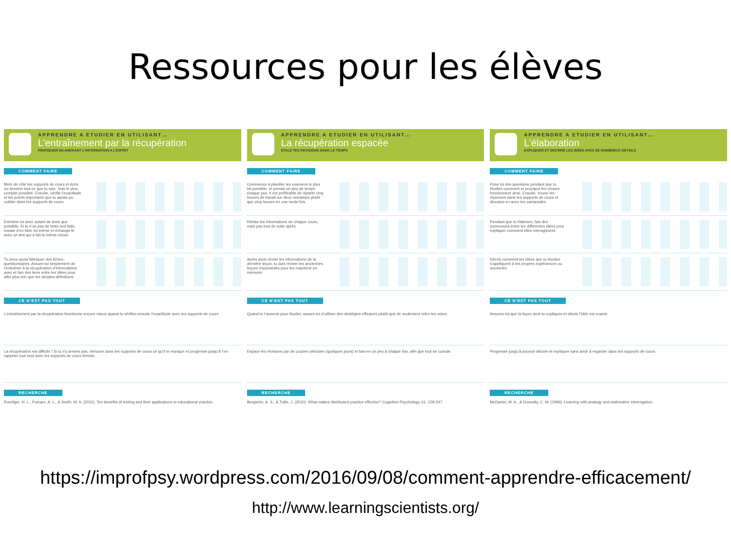Ressources pour les élèves
APPRENDRE A ETUDIER EN UTILISANT…
L’entraînement par la récupération
PRATIQUER EN AMENANT L’INFORMATION A L’ESPRIT
COMMENT FAIRE
Mets de côté tes supports de cours et écris ou dessine tout ce que tu sais. Sois le plus complet possible. Ensuite, vérifie l’exactitude et les points importants que tu aurais pu oublier dans tes supports de cours.
Entraîne-toi avec autant de tests que possible. Si tu n’as pas de tests tout faits, essaie d’en faire toi-même et échange-le avec un ami qui a fait la même chose.
Tu peux aussi fabriquer des fiches-questionnaires. Assure-toi simplement de t’entraîner à la récupération d’informations avec et fais des liens entre les idées pour aller plus loin que les simples définitions.
CE N’EST PAS TOUT
L’entraînement par la récupération fonctionne encore mieux quand tu vérifies ensuite l’exactitude avec tes supports de cours.
La récupération est difficile ! Si tu n’y arrives pas, retrouve dans tes supports de cours ce qu’il te manque et progresse jusqu’à t’en rappeler tout seul avec les supports de cours fermés.
RECHERCHE
Roediger, H. L., Putnam, A. L., & Smith, M. A. (2011). Ten benefits of testing and their applications to educational practice.
APPRENDRE A ETUDIER EN UTILISANT…
La récupération espacée
ETALE TES REVISIONS DANS LE TEMPS
COMMENT FAIRE
Commence à planifier les examens le plus tôt possible, et prends un peu de temps chaque jour. Il est préférable de répartir cinq heures de travail sur deux semaines plutôt que cinq heures en une seule fois.
Révise les informations de chaque cours, mais pas tout de suite après.
Après avoir révisé les informations de la dernière leçon, tu dois réviser les anciennes leçons importantes pour les maintenir en mémoire.
CE N’EST PAS TOUT
Quand tu t’asseois pour étudier, assure-toi d’utiliser des stratégies efficaces plutôt que de seulement relire tes notes.
Espace les révisions par de courtes périodes (quelques jours) et fais-en un peu à chaque fois, afin que tout se cumule.
RECHERCHE
Benjamin, A. S., & Tullis, J. (2010). What makes distributed practice effective? Cognitive Psychology, 61, 228-247.
APPRENDRE A ETUDIER EN UTILISANT…
L’élaboration
EXPLIQUER ET DECRIRE LES IDEES AVEC DE NOMBREUX DETAILS
COMMENT FAIRE
Pose toi des questions pendant que tu étudies comment et pourquoi les choses fonctionnent ainsi. Ensuite, trouve les réponses dans tes supports de cours et discutes-en avec tes camarades.
Pendant que tu élabores, fais des connexions entre les différentes idées pour expliquer comment elles interagissent.
Décris comment les idées que tu étudies s’appliquent à tes propres expériences ou souvenirs.
CE N’EST PAS TOUT
Assures-toi que la façon dont tu expliques et décris l’idée est exacte.
Progresse jusqu’à pouvoir décrire et expliquer sans avoir à regarder dans tes supports de cours.
RECHERCHE
McDaniel, M. A., & Donnelly, C. M. (1996). Learning with analogy and elaborative interrogation.
https://improfpsy.wordpress.com/2016/09/08/comment-apprendre-efficacement/
http://www.learningscientists.org/